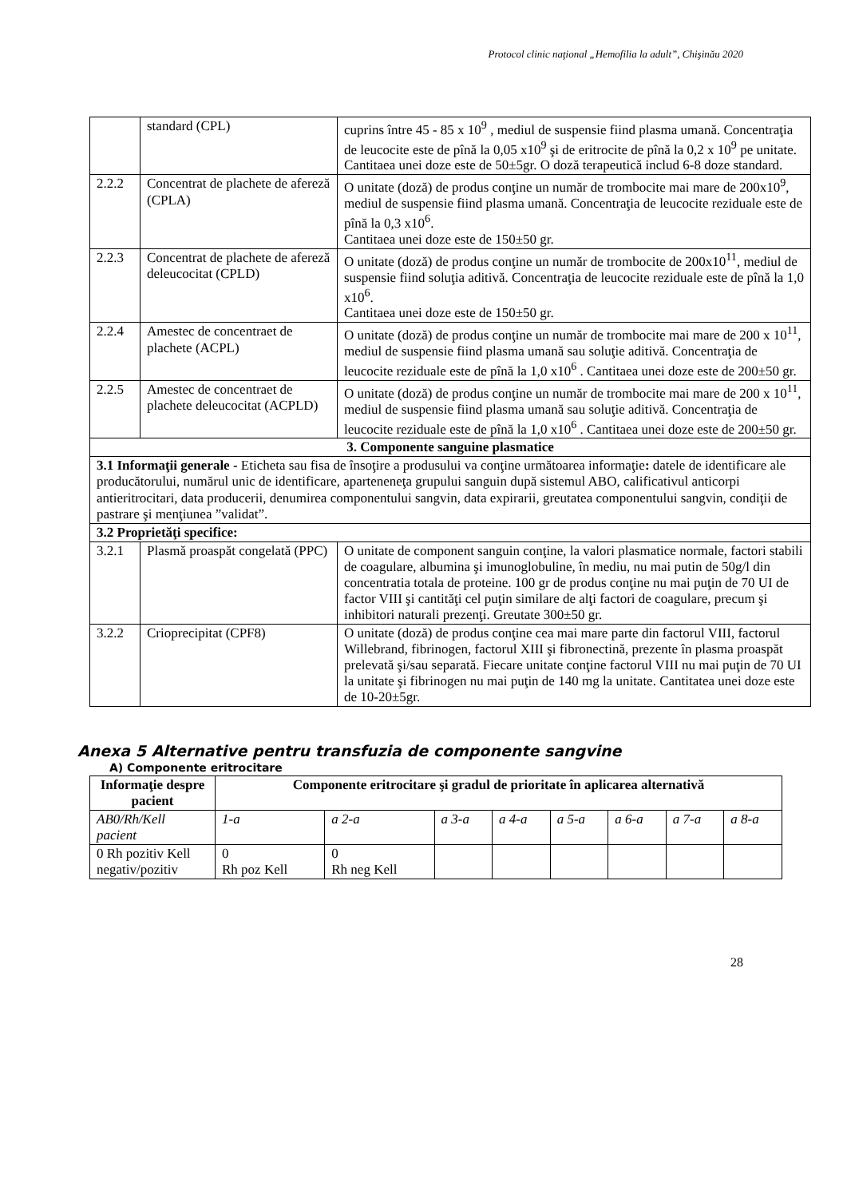Protocol clinic naţional „Hemofilia la adult”, Chişinău 2020
| | standard (CPL) | cuprins între 45 - 85 x 10<sup>9</sup> , mediul de suspensie fiind plasma umană. Concentraţia de leucocite este de pînă la 0,05 x10<sup>9</sup> şi de eritrocite de pînă la 0,2 x 10<sup>9</sup> pe unitate. Cantitaea unei doze este de 50±5gr. O doză terapeutică includ 6-8 doze standard. |
| 2.2.2 | Concentrat de plachete de afereză (CPLA) | O unitate (doză) de produs conţine un număr de trombocite mai mare de 200x10<sup>9</sup>, mediul de suspensie fiind plasma umană. Concentraţia de leucocite reziduale este de pînă la 0,3 x10<sup>6</sup>. Cantitaea unei doze este de 150±50 gr. |
| 2.2.3 | Concentrat de plachete de afereză deleucocitat (CPLD) | O unitate (doză) de produs conţine un număr de trombocite de 200x10<sup>11</sup>, mediul de suspensie fiind soluţia aditivă. Concentraţia de leucocite reziduale este de pînă la 1,0 x10<sup>6</sup>. Cantitaea unei doze este de 150±50 gr. |
| 2.2.4 | Amestec de concentraet de plachete (ACPL) | O unitate (doză) de produs conţine un număr de trombocite mai mare de 200 x 10<sup>11</sup>, mediul de suspensie fiind plasma umană sau soluţie aditivă. Concentraţia de leucocite reziduale este de pînă la 1,0 x10<sup>6</sup> . Cantitaea unei doze este de 200±50 gr. |
| 2.2.5 | Amestec de concentraet de plachete deleucocitat (ACPLD) | O unitate (doză) de produs conţine un număr de trombocite mai mare de 200 x 10<sup>11</sup>, mediul de suspensie fiind plasma umană sau soluţie aditivă. Concentraţia de leucocite reziduale este de pînă la 1,0 x10<sup>6</sup> . Cantitaea unei doze este de 200±50 gr. |
| 3. Componente sanguine plasmatice | | |
| 3.1 Informaţii generale - Eticheta sau fisa de însoţire a produsului va conţine următoarea informaţie : datele de identificare ale producătorului, numărul unic de identificare, aparteneneţa grupului sanguin după sistemul ABO, calificativul anticorpi antieritrocitari, data producerii, denumirea componentului sangvin, data expirarii, greutatea componentului sangvin, condiţii de pastrare şi menţiunea ”validat”. | | |
| 3.2 Proprietăţi specifice: | | |
| 3.2.1 | Plasmă proaspăt congelată (PPC) | O unitate de component sanguin conţine, la valori plasmatice normale, factori stabili de coagulare, albumina şi imunoglobuline, în mediu, nu mai putin de 50g/l din concentratia totala de proteine. 100 gr de produs conţine nu mai puţin de 70 UI de factor VIII şi cantităţi cel puţin similare de alţi factori de coagulare, precum şi inhibitori naturali prezenţi. Greutate 300±50 gr. |
| 3.2.2 | Crioprecipitat (CPF8) | O unitate (doză) de produs conţine cea mai mare parte din factorul VIII, factorul Willebrand, fibrinogen, factorul XIII şi fibronectină, prezente în plasma proaspăt prelevată şi/sau separată. Fiecare unitate conţine factorul VIII nu mai puţin de 70 UI la unitate şi fibrinogen nu mai puţin de 140 mg la unitate. Cantitatea unei doze este de 10-20±5gr. |
Anexa 5 Alternative pentru transfuzia de componente sangvine
A) Componente eritrocitare
| Informaţie despre pacient | Componente eritrocitare şi gradul de prioritate în aplicarea alternativă | | | | | | | |
| --- | --- | --- | --- | --- | --- | --- | --- | --- |
| AB0/Rh/Kell pacient | 1-a | a 2-a | a 3-a | a 4-a | a 5-a | a 6-a | a 7-a | a 8-a |
| 0 Rh pozitiv Kell negativ/pozitiv | 0 Rh poz Kell | 0 Rh neg Kell | | | | | | |
28